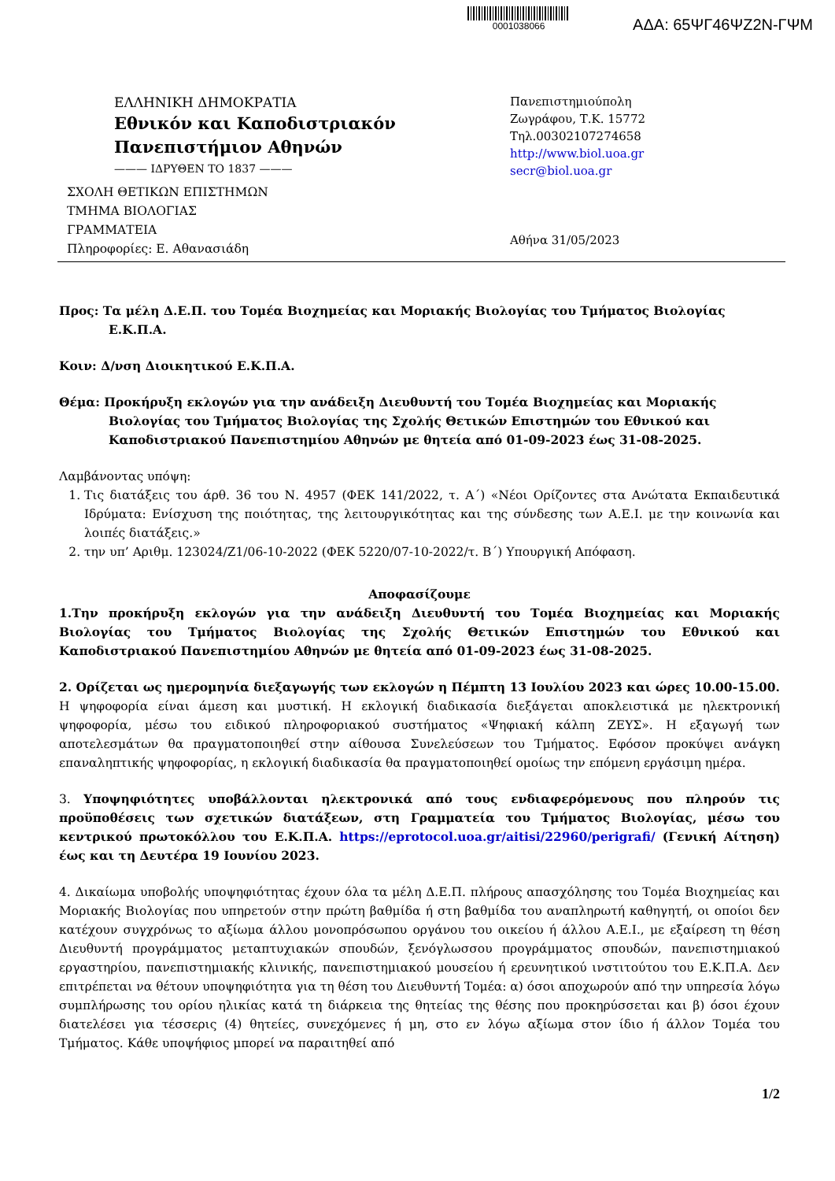0001038066
ΑΔΑ: 65ΨΓ46ΨΖ2Ν-ΓΨΜ
ΕΛΛΗΝΙΚΗ ΔΗΜΟΚΡΑΤΙΑ
Εθνικόν και Καποδιστριακόν
Πανεπιστήμιον Αθηνών
——— ΙΔΡΥΘΕΝ ΤΟ 1837 ———
ΣΧΟΛΗ ΘΕΤΙΚΩΝ ΕΠΙΣΤΗΜΩΝ
ΤΜΗΜΑ ΒΙΟΛΟΓΙΑΣ
ΓΡΑΜΜΑΤΕΙΑ
Πληροφορίες: Ε. Αθανασιάδη
Πανεπιστημιούπολη
Ζωγράφου, Τ.Κ. 15772
Τηλ.00302107274658
http://www.biol.uoa.gr
secr@biol.uoa.gr
Αθήνα 31/05/2023
Προς: Τα μέλη Δ.Ε.Π. του Τομέα Βιοχημείας και Μοριακής Βιολογίας του Τμήματος Βιολογίας
Ε.Κ.Π.Α.
Κοιν: Δ/νση Διοικητικού Ε.Κ.Π.Α.
Θέμα: Προκήρυξη εκλογών για την ανάδειξη Διευθυντή του Τομέα Βιοχημείας και Μοριακής
Βιολογίας του Τμήματος Βιολογίας της Σχολής Θετικών Επιστημών του Εθνικού και
Καποδιστριακού Πανεπιστημίου Αθηνών με θητεία από 01-09-2023 έως 31-08-2025.
Λαμβάνοντας υπόψη:
1. Τις διατάξεις του άρθ. 36 του Ν. 4957 (ΦΕΚ 141/2022, τ. Α΄) «Νέοι Ορίζοντες στα Ανώτατα Εκπαιδευτικά Ιδρύματα: Ενίσχυση της ποιότητας, της λειτουργικότητας και της σύνδεσης των Α.Ε.Ι. με την κοινωνία και λοιπές διατάξεις.»
2. την υπ’ Αριθμ. 123024/Ζ1/06-10-2022 (ΦΕΚ 5220/07-10-2022/τ. Β΄) Υπουργική Απόφαση.
Αποφασίζουμε
1.Την προκήρυξη εκλογών για την ανάδειξη Διευθυντή του Τομέα Βιοχημείας και Μοριακής Βιολογίας του Τμήματος Βιολογίας της Σχολής Θετικών Επιστημών του Εθνικού και Καποδιστριακού Πανεπιστημίου Αθηνών με θητεία από 01-09-2023 έως 31-08-2025.
2. Ορίζεται ως ημερομηνία διεξαγωγής των εκλογών η Πέμπτη 13 Ιουλίου 2023 και ώρες 10.00-15.00. Η ψηφοφορία είναι άμεση και μυστική. Η εκλογική διαδικασία διεξάγεται αποκλειστικά με ηλεκτρονική ψηφοφορία, μέσω του ειδικού πληροφοριακού συστήματος «Ψηφιακή κάλπη ΖΕΥΣ». Η εξαγωγή των αποτελεσμάτων θα πραγματοποιηθεί στην αίθουσα Συνελεύσεων του Τμήματος. Εφόσον προκύψει ανάγκη επαναληπτικής ψηφοφορίας, η εκλογική διαδικασία θα πραγματοποιηθεί ομοίως την επόμενη εργάσιμη ημέρα.
3. Υποψηφιότητες υποβάλλονται ηλεκτρονικά από τους ενδιαφερόμενους που πληρούν τις προϋποθέσεις των σχετικών διατάξεων, στη Γραμματεία του Τμήματος Βιολογίας, μέσω του κεντρικού πρωτοκόλλου του Ε.Κ.Π.Α. https://eprotocol.uoa.gr/aitisi/22960/perigrafi/ (Γενική Αίτηση) έως και τη Δευτέρα 19 Ιουνίου 2023.
4. Δικαίωμα υποβολής υποψηφιότητας έχουν όλα τα μέλη Δ.Ε.Π. πλήρους απασχόλησης του Τομέα Βιοχημείας και Μοριακής Βιολογίας που υπηρετούν στην πρώτη βαθμίδα ή στη βαθμίδα του αναπληρωτή καθηγητή, οι οποίοι δεν κατέχουν συγχρόνως το αξίωμα άλλου μονοπρόσωπου οργάνου του οικείου ή άλλου Α.Ε.Ι., με εξαίρεση τη θέση Διευθυντή προγράμματος μεταπτυχιακών σπουδών, ξενόγλωσσου προγράμματος σπουδών, πανεπιστημιακού εργαστηρίου, πανεπιστημιακής κλινικής, πανεπιστημιακού μουσείου ή ερευνητικού ινστιτούτου του Ε.Κ.Π.Α. Δεν επιτρέπεται να θέτουν υποψηφιότητα για τη θέση του Διευθυντή Τομέα: α) όσοι αποχωρούν από την υπηρεσία λόγω συμπλήρωσης του ορίου ηλικίας κατά τη διάρκεια της θητείας της θέσης που προκηρύσσεται και β) όσοι έχουν διατελέσει για τέσσερις (4) θητείες, συνεχόμενες ή μη, στο εν λόγω αξίωμα στον ίδιο ή άλλον Τομέα του Τμήματος. Κάθε υποψήφιος μπορεί να παραιτηθεί από
1/2